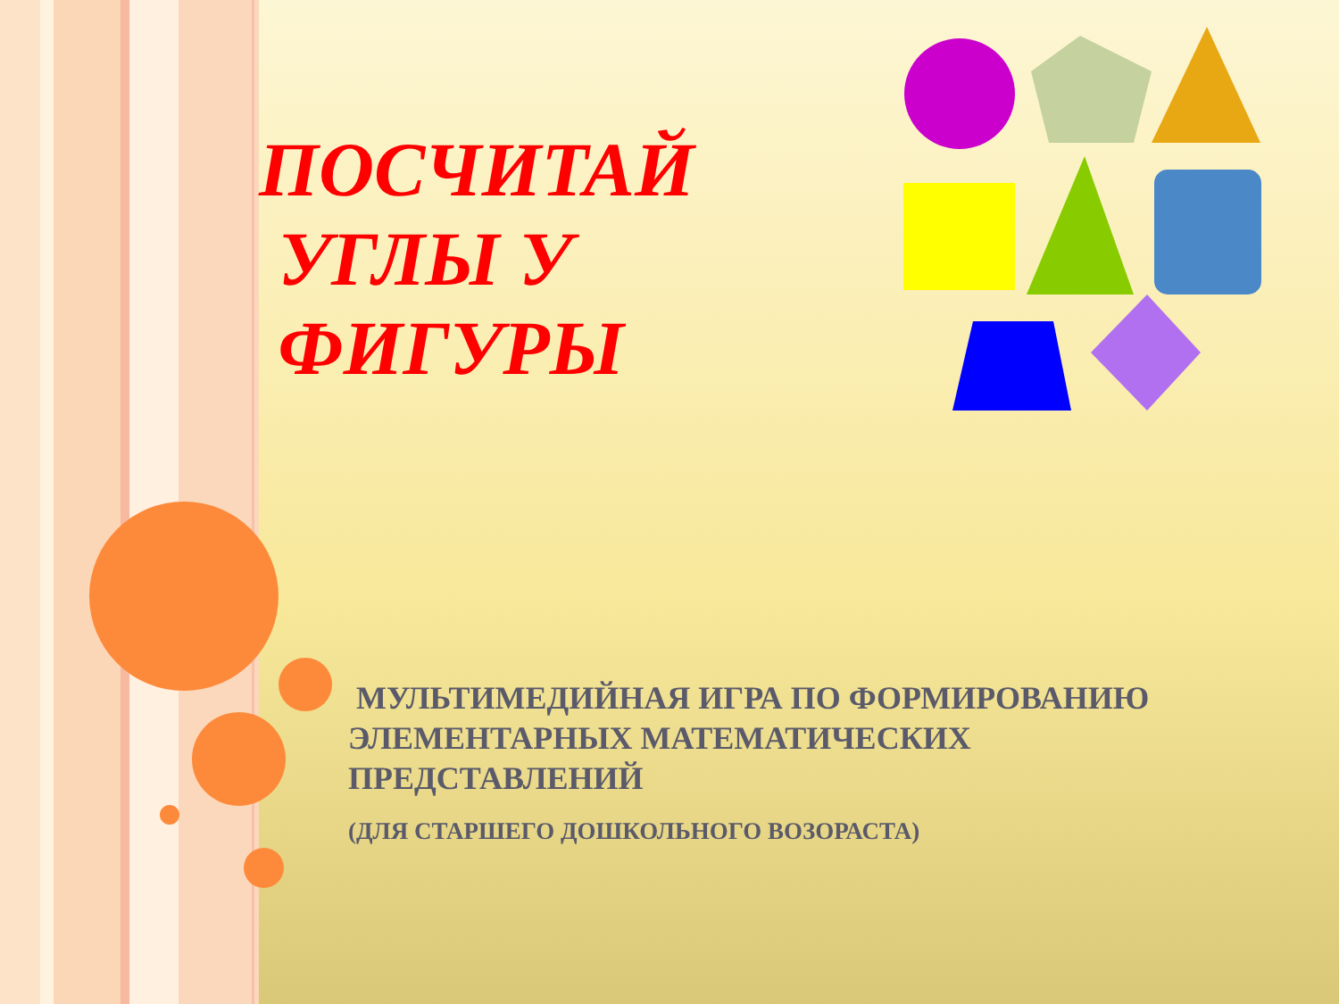ПОСЧИТАЙ
УГЛЫ У
ФИГУРЫ
МУЛЬТИМЕДИЙНАЯ ИГРА ПО ФОРМИРОВАНИЮ ЭЛЕМЕНТАРНЫХ МАТЕМАТИЧЕСКИХ ПРЕДСТАВЛЕНИЙ
(ДЛЯ СТАРШЕГО ДОШКОЛЬНОГО ВОЗОРАСТА)